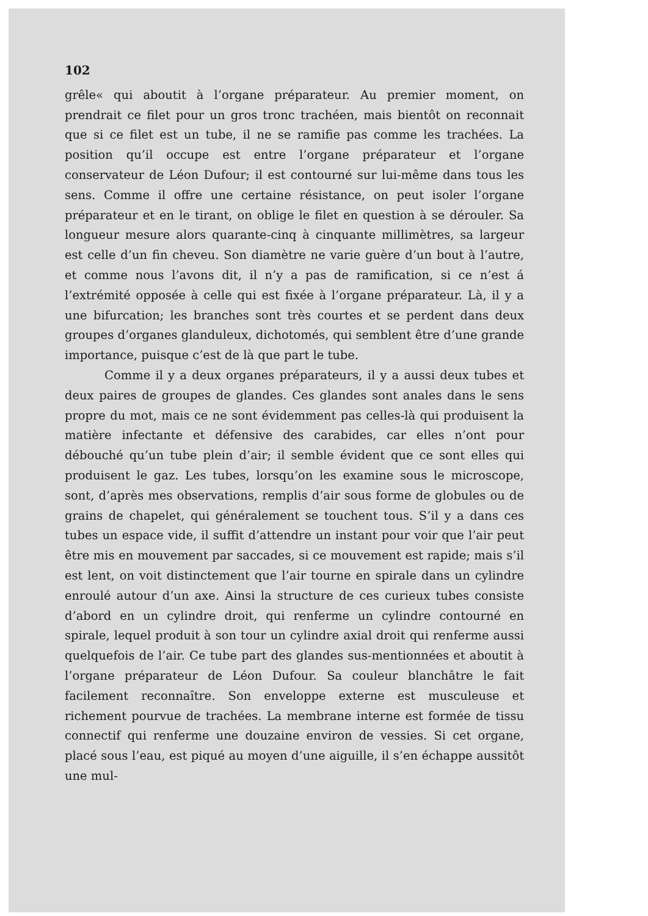102
grêle« qui aboutit à l’organe préparateur. Au premier moment, on prendrait ce filet pour un gros tronc trachéen, mais bientôt on reconnait que si ce filet est un tube, il ne se ramifie pas comme les trachées. La position qu’il occupe est entre l’organe préparateur et l’organe conservateur de Léon Dufour; il est contourné sur lui-même dans tous les sens. Comme il offre une certaine résistance, on peut isoler l’organe préparateur et en le tirant, on oblige le filet en question à se dérouler. Sa longueur mesure alors quarante-cinq à cinquante millimètres, sa largeur est celle d’un fin cheveu. Son diamètre ne varie guère d’un bout à l’autre, et comme nous l’avons dit, il n’y a pas de ramification, si ce n’est á l’extrémité opposée à celle qui est fixée à l’organe préparateur. Là, il y a une bifurcation; les branches sont très courtes et se perdent dans deux groupes d’organes glanduleux, dichotomés, qui semblent être d’une grande importance, puisque c’est de là que part le tube.
Comme il y a deux organes préparateurs, il y a aussi deux tubes et deux paires de groupes de glandes. Ces glandes sont anales dans le sens propre du mot, mais ce ne sont évidemment pas celles-là qui produisent la matière infectante et défensive des carabides, car elles n’ont pour débouché qu’un tube plein d’air; il semble évident que ce sont elles qui produisent le gaz. Les tubes, lorsqu’on les examine sous le microscope, sont, d’après mes observations, remplis d’air sous forme de globules ou de grains de chapelet, qui généralement se touchent tous. S’il y a dans ces tubes un espace vide, il suffit d’attendre un instant pour voir que l’air peut être mis en mouvement par saccades, si ce mouvement est rapide; mais s’il est lent, on voit distinctement que l’air tourne en spirale dans un cylindre enroulé autour d’un axe. Ainsi la structure de ces curieux tubes consiste d’abord en un cylindre droit, qui renferme un cylindre contourné en spirale, lequel produit à son tour un cylindre axial droit qui renferme aussi quelquefois de l’air. Ce tube part des glandes sus-mentionnées et aboutit à l’organe préparateur de Léon Dufour. Sa couleur blanchâtre le fait facilement reconnaître. Son enveloppe externe est musculeuse et richement pourvue de trachées. La membrane interne est formée de tissu connectif qui renferme une douzaine environ de vessies. Si cet organe, placé sous l’eau, est piqué au moyen d’une aiguille, il s’en échappe aussitôt une mul-